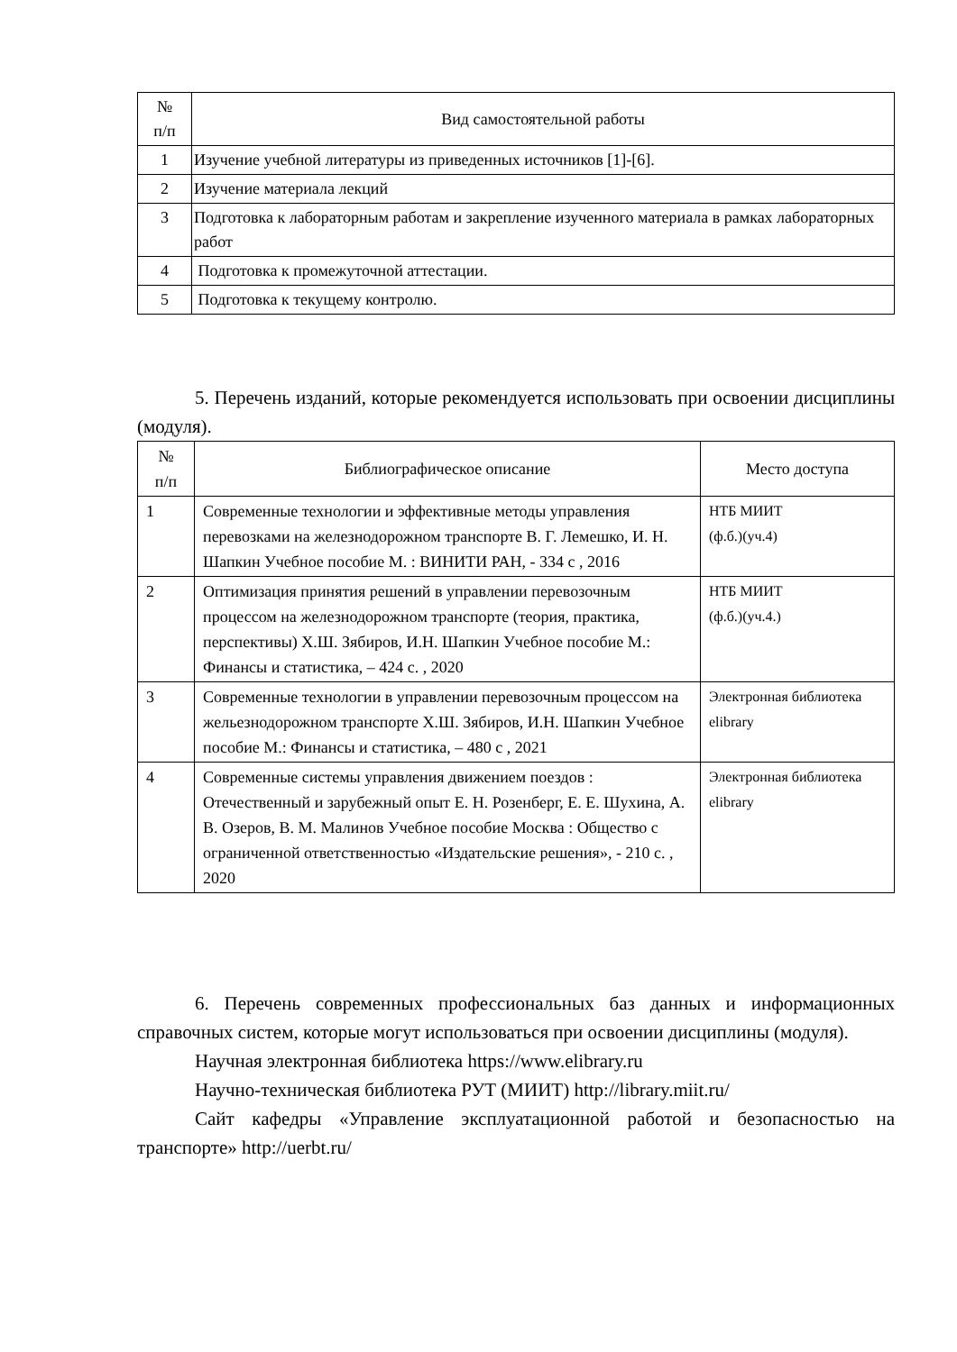| № п/п | Вид самостоятельной работы |
| --- | --- |
| 1 | Изучение учебной литературы из приведенных источников [1]-[6]. |
| 2 | Изучение материала лекций |
| 3 | Подготовка к лабораторным работам и закрепление изученного материала в рамках лабораторных работ |
| 4 | Подготовка к промежуточной аттестации. |
| 5 | Подготовка к текущему контролю. |
5. Перечень изданий, которые рекомендуется использовать при освоении дисциплины (модуля).
| № п/п | Библиографическое описание | Место доступа |
| --- | --- | --- |
| 1 | Современные технологии и эффективные методы управления перевозками на железнодорожном транспорте В. Г. Лемешко, И. Н. Шапкин Учебное пособие М. : ВИНИТИ РАН, - 334 с , 2016 | НТБ МИИТ (ф.б.)(уч.4) |
| 2 | Оптимизация принятия решений в управлении перевозочным процессом на железнодорожном транспорте (теория, практика, перспективы) Х.Ш. Зябиров, И.Н. Шапкин Учебное пособие М.: Финансы и статистика, – 424 с. , 2020 | НТБ МИИТ (ф.б.)(уч.4.) |
| 3 | Современные технологии в управлении перевозочным процессом на жельезнодорожном транспорте Х.Ш. Зябиров, И.Н. Шапкин Учебное пособие М.: Финансы и статистика, – 480 с , 2021 | Электронная библиотека elibrary |
| 4 | Современные системы управления движением поездов : Отечественный и зарубежный опыт Е. Н. Розенберг, Е. Е. Шухина, А. В. Озеров, В. М. Малинов Учебное пособие Москва : Общество с ограниченной ответственностью «Издательские решения», - 210 с. , 2020 | Электронная библиотека elibrary |
6. Перечень современных профессиональных баз данных и информационных справочных систем, которые могут использоваться при освоении дисциплины (модуля).
Научная электронная библиотека https://www.elibrary.ru
Научно-техническая библиотека РУТ (МИИТ) http://library.miit.ru/
Сайт кафедры «Управление эксплуатационной работой и безопасностью на транспорте» http://uerbt.ru/